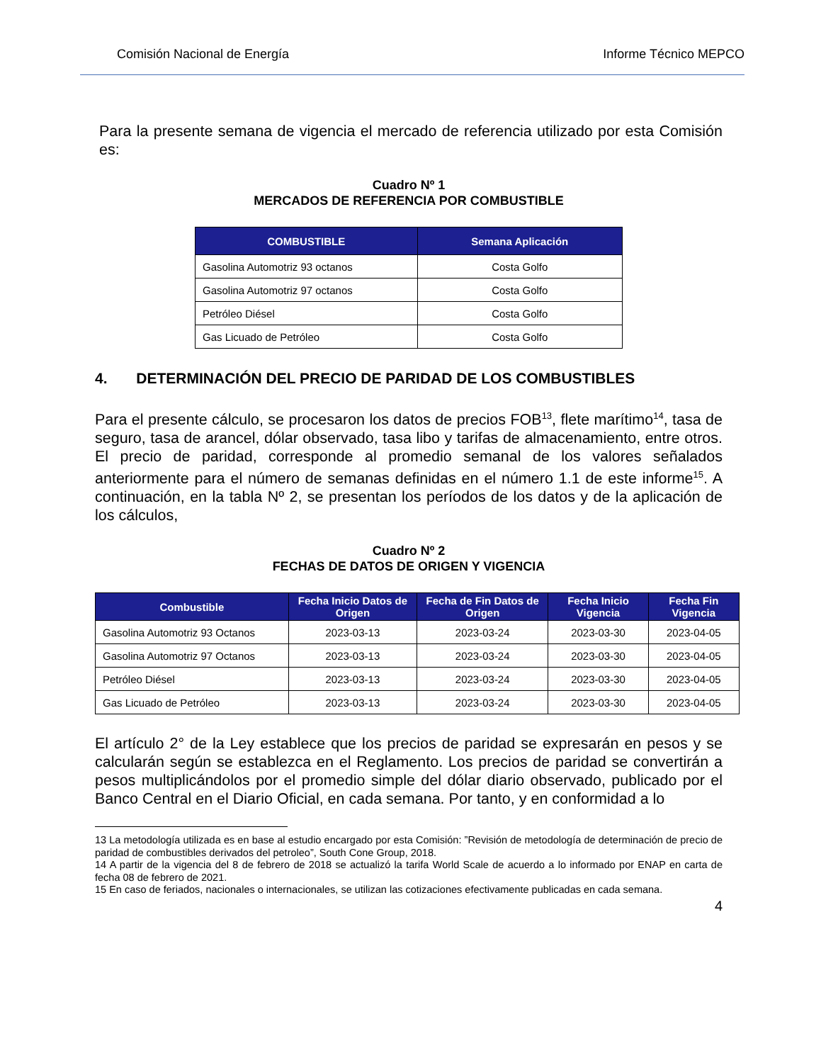Comisión Nacional de Energía Informe Técnico MEPCO
Para la presente semana de vigencia el mercado de referencia utilizado por esta Comisión es:
Cuadro Nº 1
MERCADOS DE REFERENCIA POR COMBUSTIBLE
| COMBUSTIBLE | Semana Aplicación |
| --- | --- |
| Gasolina Automotriz 93 octanos | Costa Golfo |
| Gasolina Automotriz 97 octanos | Costa Golfo |
| Petróleo Diésel | Costa Golfo |
| Gas Licuado de Petróleo | Costa Golfo |
4. DETERMINACIÓN DEL PRECIO DE PARIDAD DE LOS COMBUSTIBLES
Para el presente cálculo, se procesaron los datos de precios FOB<sup>13</sup>, flete marítimo<sup>14</sup>, tasa de seguro, tasa de arancel, dólar observado, tasa libo y tarifas de almacenamiento, entre otros. El precio de paridad, corresponde al promedio semanal de los valores señalados anteriormente para el número de semanas definidas en el número 1.1 de este informe<sup>15</sup>. A continuación, en la tabla Nº 2, se presentan los períodos de los datos y de la aplicación de los cálculos,
Cuadro Nº 2
FECHAS DE DATOS DE ORIGEN Y VIGENCIA
| Combustible | Fecha Inicio Datos de Origen | Fecha de Fin Datos de Origen | Fecha Inicio Vigencia | Fecha Fin Vigencia |
| --- | --- | --- | --- | --- |
| Gasolina Automotriz 93 Octanos | 2023-03-13 | 2023-03-24 | 2023-03-30 | 2023-04-05 |
| Gasolina Automotriz 97 Octanos | 2023-03-13 | 2023-03-24 | 2023-03-30 | 2023-04-05 |
| Petróleo Diésel | 2023-03-13 | 2023-03-24 | 2023-03-30 | 2023-04-05 |
| Gas Licuado de Petróleo | 2023-03-13 | 2023-03-24 | 2023-03-30 | 2023-04-05 |
El artículo 2° de la Ley establece que los precios de paridad se expresarán en pesos y se calcularán según se establezca en el Reglamento. Los precios de paridad se convertirán a pesos multiplicándolos por el promedio simple del dólar diario observado, publicado por el Banco Central en el Diario Oficial, en cada semana. Por tanto, y en conformidad a lo
13 La metodología utilizada es en base al estudio encargado por esta Comisión: ”Revisión de metodología de determinación de precio de paridad de combustibles derivados del petroleo”, South Cone Group, 2018.
14 A partir de la vigencia del 8 de febrero de 2018 se actualizó la tarifa World Scale de acuerdo a lo informado por ENAP en carta de fecha 08 de febrero de 2021.
15 En caso de feriados, nacionales o internacionales, se utilizan las cotizaciones efectivamente publicadas en cada semana.
4